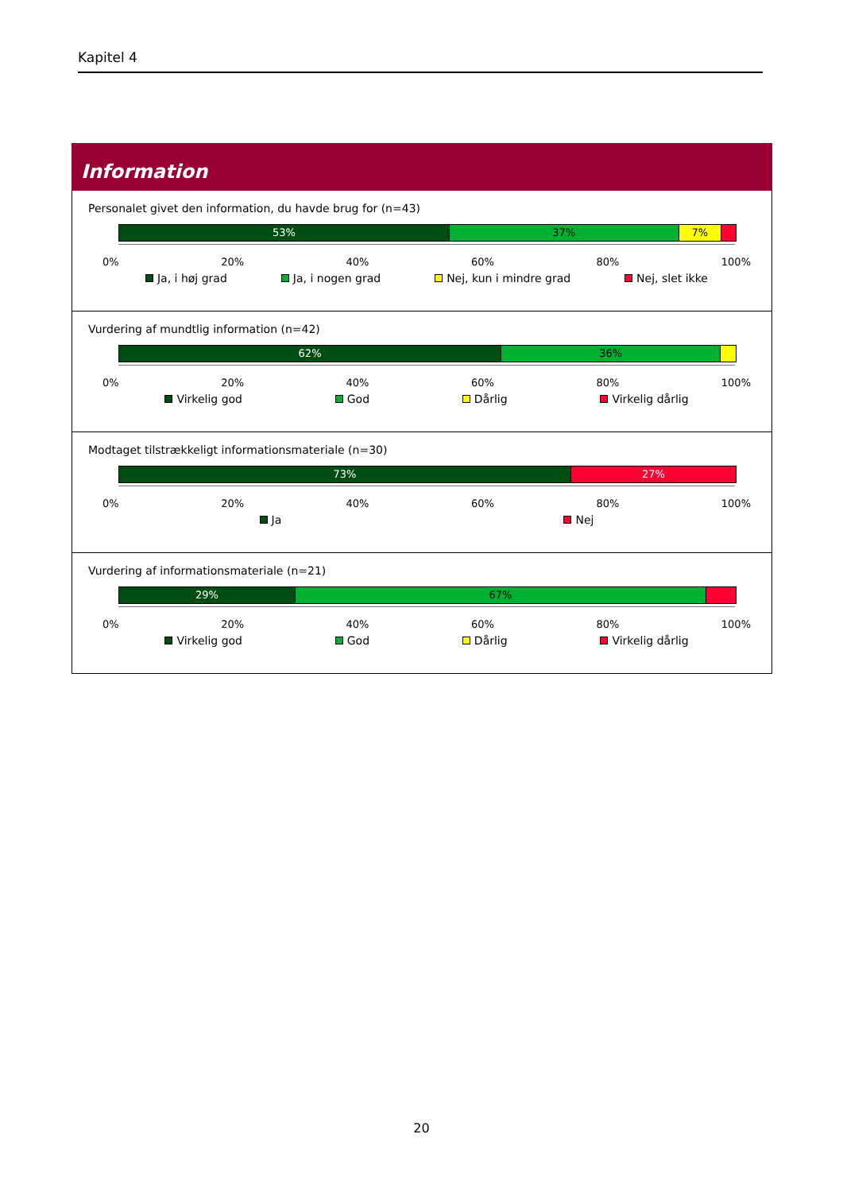Kapitel 4
Information
Personalet givet den information, du havde brug for (n=43)
53% 37% 7%
0% 20% 40% 60% 80% 100%
Ja, i høj grad Ja, i nogen grad Nej, kun i mindre grad Nej, slet ikke
Vurdering af mundtlig information (n=42)
62% 36%
0% 20% 40% 60% 80% 100%
Virkelig god God Dårlig Virkelig dårlig
Modtaget tilstrækkeligt informationsmateriale (n=30)
73% 27%
0% 20% 40% 60% 80% 100%
Ja Nej
Vurdering af informationsmateriale (n=21)
29% 67%
0% 20% 40% 60% 80% 100%
Virkelig god God Dårlig Virkelig dårlig
20